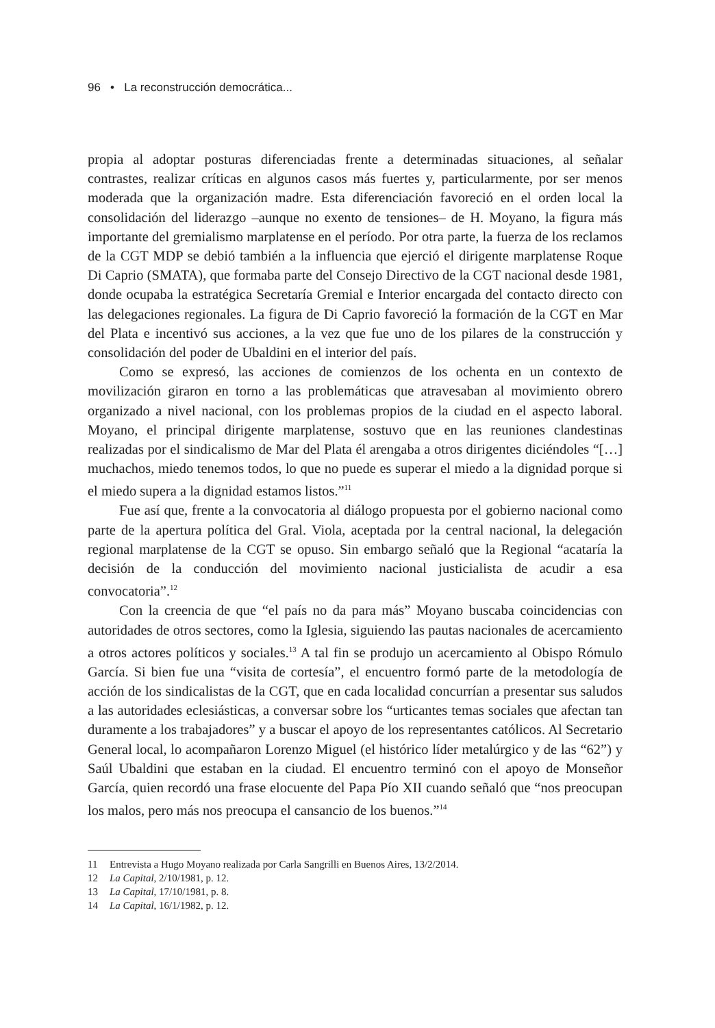96 • La reconstrucción democrática...
propia al adoptar posturas diferenciadas frente a determinadas situaciones, al señalar contrastes, realizar críticas en algunos casos más fuertes y, particularmente, por ser menos moderada que la organización madre. Esta diferenciación favoreció en el orden local la consolidación del liderazgo –aunque no exento de tensiones– de H. Moyano, la figura más importante del gremialismo marplatense en el período. Por otra parte, la fuerza de los reclamos de la CGT MDP se debió también a la influencia que ejerció el dirigente marplatense Roque Di Caprio (SMATA), que formaba parte del Consejo Directivo de la CGT nacional desde 1981, donde ocupaba la estratégica Secretaría Gremial e Interior encargada del contacto directo con las delegaciones regionales. La figura de Di Caprio favoreció la formación de la CGT en Mar del Plata e incentivó sus acciones, a la vez que fue uno de los pilares de la construcción y consolidación del poder de Ubaldini en el interior del país.
Como se expresó, las acciones de comienzos de los ochenta en un contexto de movilización giraron en torno a las problemáticas que atravesaban al movimiento obrero organizado a nivel nacional, con los problemas propios de la ciudad en el aspecto laboral. Moyano, el principal dirigente marplatense, sostuvo que en las reuniones clandestinas realizadas por el sindicalismo de Mar del Plata él arengaba a otros dirigentes diciéndoles “[…] muchachos, miedo tenemos todos, lo que no puede es superar el miedo a la dignidad porque si el miedo supera a la dignidad estamos listos.”<sup>11</sup>
Fue así que, frente a la convocatoria al diálogo propuesta por el gobierno nacional como parte de la apertura política del Gral. Viola, aceptada por la central nacional, la delegación regional marplatense de la CGT se opuso. Sin embargo señaló que la Regional “acataría la decisión de la conducción del movimiento nacional justicialista de acudir a esa convocatoria”.<sup>12</sup>
Con la creencia de que “el país no da para más” Moyano buscaba coincidencias con autoridades de otros sectores, como la Iglesia, siguiendo las pautas nacionales de acercamiento a otros actores políticos y sociales.<sup>13</sup> A tal fin se produjo un acercamiento al Obispo Rómulo García. Si bien fue una “visita de cortesía”, el encuentro formó parte de la metodología de acción de los sindicalistas de la CGT, que en cada localidad concurrían a presentar sus saludos a las autoridades eclesiásticas, a conversar sobre los “urticantes temas sociales que afectan tan duramente a los trabajadores” y a buscar el apoyo de los representantes católicos. Al Secretario General local, lo acompañaron Lorenzo Miguel (el histórico líder metalúrgico y de las “62”) y Saúl Ubaldini que estaban en la ciudad. El encuentro terminó con el apoyo de Monseñor García, quien recordó una frase elocuente del Papa Pío XII cuando señaló que “nos preocupan los malos, pero más nos preocupa el cansancio de los buenos.”<sup>14</sup>
11 Entrevista a Hugo Moyano realizada por Carla Sangrilli en Buenos Aires, 13/2/2014.
12 La Capital, 2/10/1981, p. 12.
13 La Capital, 17/10/1981, p. 8.
14 La Capital, 16/1/1982, p. 12.